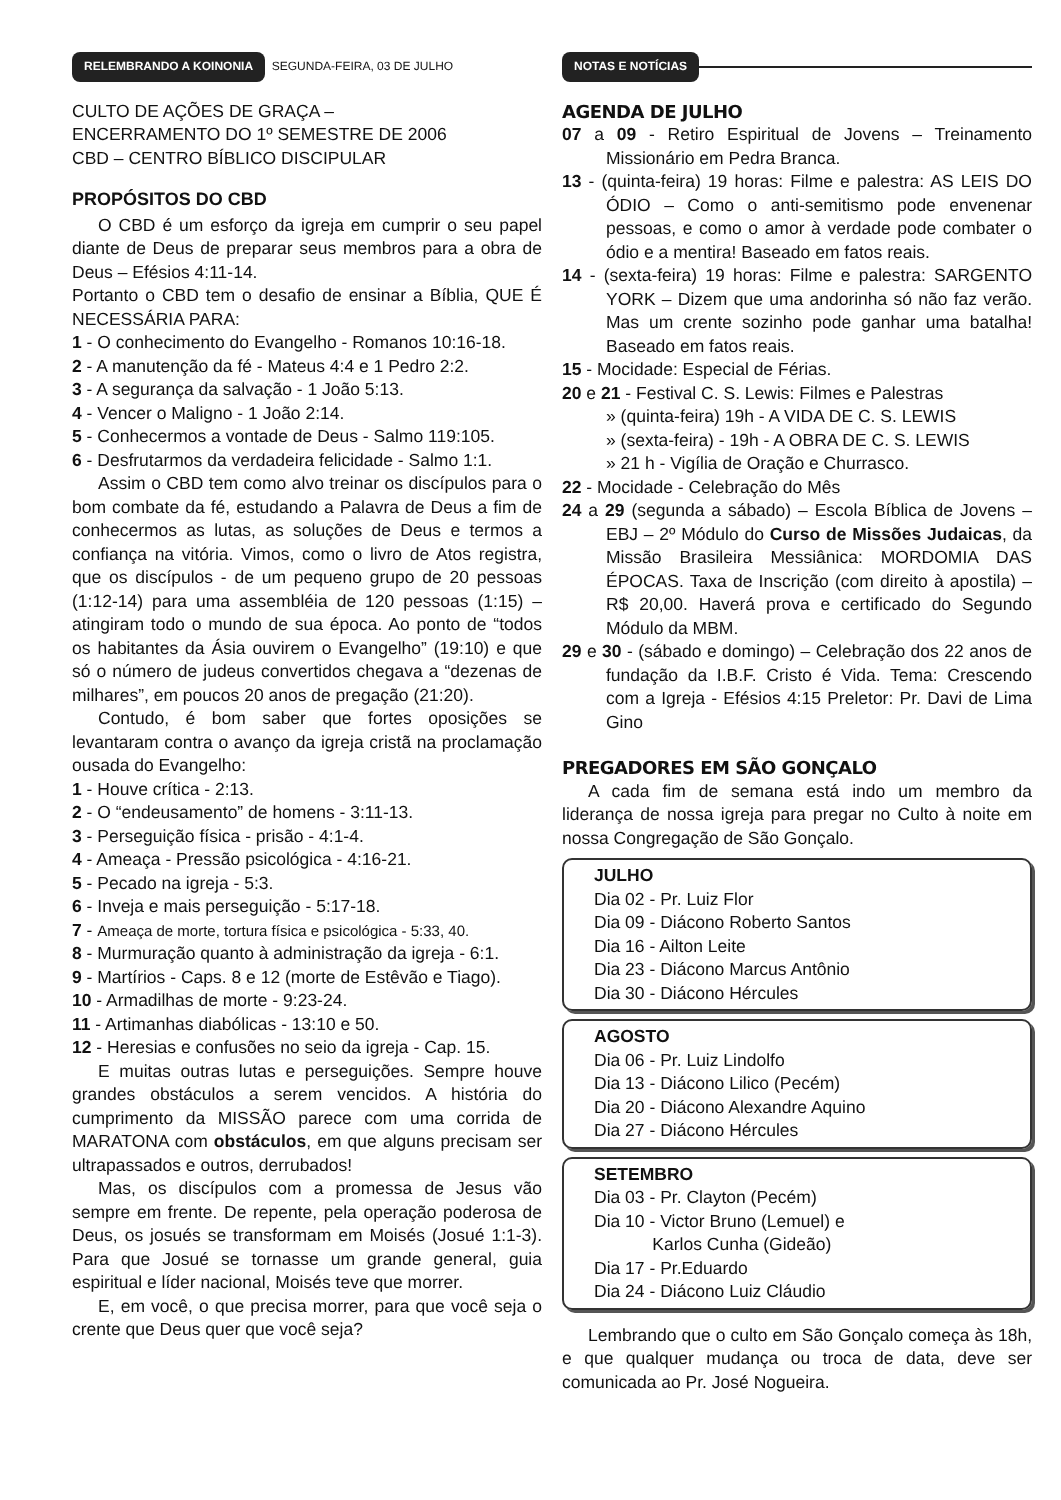RELEMBRANDO A KOINONIA SEGUNDA-FEIRA, 03 DE JULHO
CULTO DE AÇÕES DE GRAÇA –
ENCERRAMENTO DO 1º SEMESTRE DE 2006
CBD – CENTRO BÍBLICO DISCIPULAR
PROPÓSITOS DO CBD
O CBD é um esforço da igreja em cumprir o seu papel diante de Deus de preparar seus membros para a obra de Deus – Efésios 4:11-14.
Portanto o CBD tem o desafio de ensinar a Bíblia, QUE É NECESSÁRIA PARA:
1 - O conhecimento do Evangelho - Romanos 10:16-18.
2 - A manutenção da fé - Mateus 4:4 e 1 Pedro 2:2.
3 - A segurança da salvação - 1 João 5:13.
4 - Vencer o Maligno - 1 João 2:14.
5 - Conhecermos a vontade de Deus - Salmo 119:105.
6 - Desfrutarmos da verdadeira felicidade - Salmo 1:1.
Assim o CBD tem como alvo treinar os discípulos para o bom combate da fé, estudando a Palavra de Deus a fim de conhecermos as lutas, as soluções de Deus e termos a confiança na vitória. Vimos, como o livro de Atos registra, que os discípulos - de um pequeno grupo de 20 pessoas (1:12-14) para uma assembléia de 120 pessoas (1:15) – atingiram todo o mundo de sua época. Ao ponto de “todos os habitantes da Ásia ouvirem o Evangelho” (19:10) e que só o número de judeus convertidos chegava a “dezenas de milhares”, em poucos 20 anos de pregação (21:20).
Contudo, é bom saber que fortes oposições se levantaram contra o avanço da igreja cristã na proclamação ousada do Evangelho:
1 - Houve crítica - 2:13.
2 - O “endeusamento” de homens - 3:11-13.
3 - Perseguição física - prisão - 4:1-4.
4 - Ameaça - Pressão psicológica - 4:16-21.
5 - Pecado na igreja - 5:3.
6 - Inveja e mais perseguição - 5:17-18.
7 - Ameaça de morte, tortura física e psicológica - 5:33, 40.
8 - Murmuração quanto à administração da igreja - 6:1.
9 - Martírios - Caps. 8 e 12 (morte de Estêvão e Tiago).
10 - Armadilhas de morte - 9:23-24.
11 - Artimanhas diabólicas - 13:10 e 50.
12 - Heresias e confusões no seio da igreja - Cap. 15.
E muitas outras lutas e perseguições. Sempre houve grandes obstáculos a serem vencidos. A história do cumprimento da MISSÃO parece com uma corrida de MARATONA com obstáculos, em que alguns precisam ser ultrapassados e outros, derrubados!
Mas, os discípulos com a promessa de Jesus vão sempre em frente. De repente, pela operação poderosa de Deus, os josués se transformam em Moisés (Josué 1:1-3). Para que Josué se tornasse um grande general, guia espiritual e líder nacional, Moisés teve que morrer.
E, em você, o que precisa morrer, para que você seja o crente que Deus quer que você seja?
NOTAS E NOTÍCIAS
AGENDA DE JULHO
07 a 09 - Retiro Espiritual de Jovens – Treinamento Missionário em Pedra Branca.
13 - (quinta-feira) 19 horas: Filme e palestra: AS LEIS DO ÓDIO – Como o anti-semitismo pode envenenar pessoas, e como o amor à verdade pode combater o ódio e a mentira! Baseado em fatos reais.
14 - (sexta-feira) 19 horas: Filme e palestra: SARGENTO YORK – Dizem que uma andorinha só não faz verão. Mas um crente sozinho pode ganhar uma batalha! Baseado em fatos reais.
15 - Mocidade: Especial de Férias.
20 e 21 - Festival C. S. Lewis: Filmes e Palestras
» (quinta-feira) 19h - A VIDA DE C. S. LEWIS
» (sexta-feira) - 19h - A OBRA DE C. S. LEWIS
» 21 h - Vigília de Oração e Churrasco.
22 - Mocidade - Celebração do Mês
24 a 29 (segunda a sábado) – Escola Bíblica de Jovens – EBJ – 2º Módulo do Curso de Missões Judaicas, da Missão Brasileira Messiânica: MORDOMIA DAS ÉPOCAS. Taxa de Inscrição (com direito à apostila) – R$ 20,00. Haverá prova e certificado do Segundo Módulo da MBM.
29 e 30 - (sábado e domingo) – Celebração dos 22 anos de fundação da I.B.F. Cristo é Vida. Tema: Crescendo com a Igreja - Efésios 4:15 Preletor: Pr. Davi de Lima Gino
PREGADORES EM SÃO GONÇALO
A cada fim de semana está indo um membro da liderança de nossa igreja para pregar no Culto à noite em nossa Congregação de São Gonçalo.
JULHO
Dia 02 - Pr. Luiz Flor
Dia 09 - Diácono Roberto Santos
Dia 16 - Ailton Leite
Dia 23 - Diácono Marcus Antônio
Dia 30 - Diácono Hércules
AGOSTO
Dia 06 - Pr. Luiz Lindolfo
Dia 13 - Diácono Lilico (Pecém)
Dia 20 - Diácono Alexandre Aquino
Dia 27 - Diácono Hércules
SETEMBRO
Dia 03 - Pr. Clayton (Pecém)
Dia 10 - Victor Bruno (Lemuel) e
Karlos Cunha (Gideão)
Dia 17 - Pr.Eduardo
Dia 24 - Diácono Luiz Cláudio
Lembrando que o culto em São Gonçalo começa às 18h, e que qualquer mudança ou troca de data, deve ser comunicada ao Pr. José Nogueira.